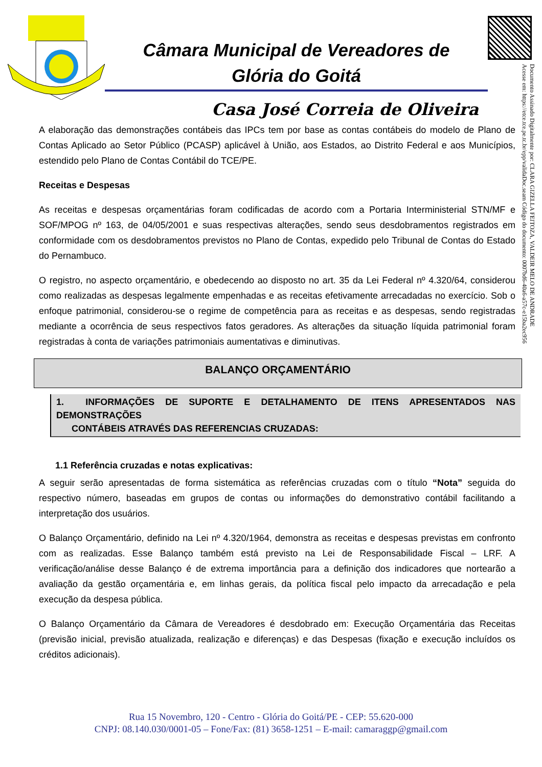Câmara Municipal de Vereadores de
Glória do Goitá
Casa José Correia de Oliveira
Documento Assinado Digitalmente por: CLARA GIZELLA FEITOZA, VALDEIR MELO DE ANDRADE
Acesse em: https://etce.tce.pe.tc.br/epp/validaDoc.seam Código do documento: 0007bd6-40a6-a57c-e15ba2ec956
A elaboração das demonstrações contábeis das IPCs tem por base as contas contábeis do modelo de Plano de Contas Aplicado ao Setor Público (PCASP) aplicável à União, aos Estados, ao Distrito Federal e aos Municípios, estendido pelo Plano de Contas Contábil do TCE/PE.
Receitas e Despesas
As receitas e despesas orçamentárias foram codificadas de acordo com a Portaria Interministerial STN/MF e SOF/MPOG nº 163, de 04/05/2001 e suas respectivas alterações, sendo seus desdobramentos registrados em conformidade com os desdobramentos previstos no Plano de Contas, expedido pelo Tribunal de Contas do Estado do Pernambuco.
O registro, no aspecto orçamentário, e obedecendo ao disposto no art. 35 da Lei Federal nº 4.320/64, considerou como realizadas as despesas legalmente empenhadas e as receitas efetivamente arrecadadas no exercício. Sob o enfoque patrimonial, considerou-se o regime de competência para as receitas e as despesas, sendo registradas mediante a ocorrência de seus respectivos fatos geradores. As alterações da situação líquida patrimonial foram registradas à conta de variações patrimoniais aumentativas e diminutivas.
BALANÇO ORÇAMENTÁRIO
1. INFORMAÇÕES DE SUPORTE E DETALHAMENTO DE ITENS APRESENTADOS NAS DEMONSTRAÇÕES
CONTÁBEIS ATRAVÉS DAS REFERENCIAS CRUZADAS:
1.1 Referência cruzadas e notas explicativas:
A seguir serão apresentadas de forma sistemática as referências cruzadas com o título “Nota” seguida do respectivo número, baseadas em grupos de contas ou informações do demonstrativo contábil facilitando a interpretação dos usuários.
O Balanço Orçamentário, definido na Lei nº 4.320/1964, demonstra as receitas e despesas previstas em confronto com as realizadas. Esse Balanço também está previsto na Lei de Responsabilidade Fiscal – LRF. A verificação/análise desse Balanço é de extrema importância para a definição dos indicadores que nortearão a avaliação da gestão orçamentária e, em linhas gerais, da política fiscal pelo impacto da arrecadação e pela execução da despesa pública.
O Balanço Orçamentário da Câmara de Vereadores é desdobrado em: Execução Orçamentária das Receitas (previsão inicial, previsão atualizada, realização e diferenças) e das Despesas (fixação e execução incluídos os créditos adicionais).
Rua 15 Novembro, 120 - Centro - Glória do Goitá/PE - CEP: 55.620-000
CNPJ: 08.140.030/0001-05 – Fone/Fax: (81) 3658-1251 – E-mail: camaraggp@gmail.com